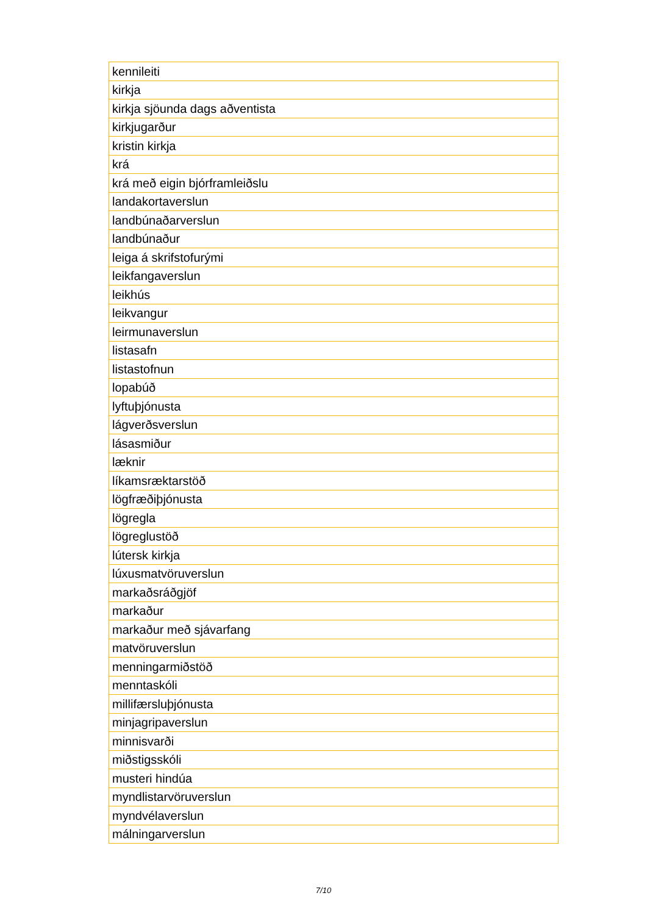| kennileiti |
| kirkja |
| kirkja sjöunda dags aðventista |
| kirkjugarður |
| kristin kirkja |
| krá |
| krá með eigin bjórframleiðslu |
| landakortaverslun |
| landbúnaðarverslun |
| landbúnaður |
| leiga á skrifstofurými |
| leikfangaverslun |
| leikhús |
| leikvangur |
| leirmunaverslun |
| listasafn |
| listastofnun |
| lopabúð |
| lyftuþjónusta |
| lágverðsverslun |
| lásasmiður |
| læknir |
| líkamsræktarstöð |
| lögfræðiþjónusta |
| lögregla |
| lögreglustöð |
| lútersk kirkja |
| lúxusmatvöruverslun |
| markaðsráðgjöf |
| markaður |
| markaður með sjávarfang |
| matvöruverslun |
| menningarmiðstöð |
| menntaskóli |
| millifærsluþjónusta |
| minjagripaverslun |
| minnisvarði |
| miðstigsskóli |
| musteri hindúa |
| myndlistarvöruverslun |
| myndvélaverslun |
| málningarverslun |
7/10